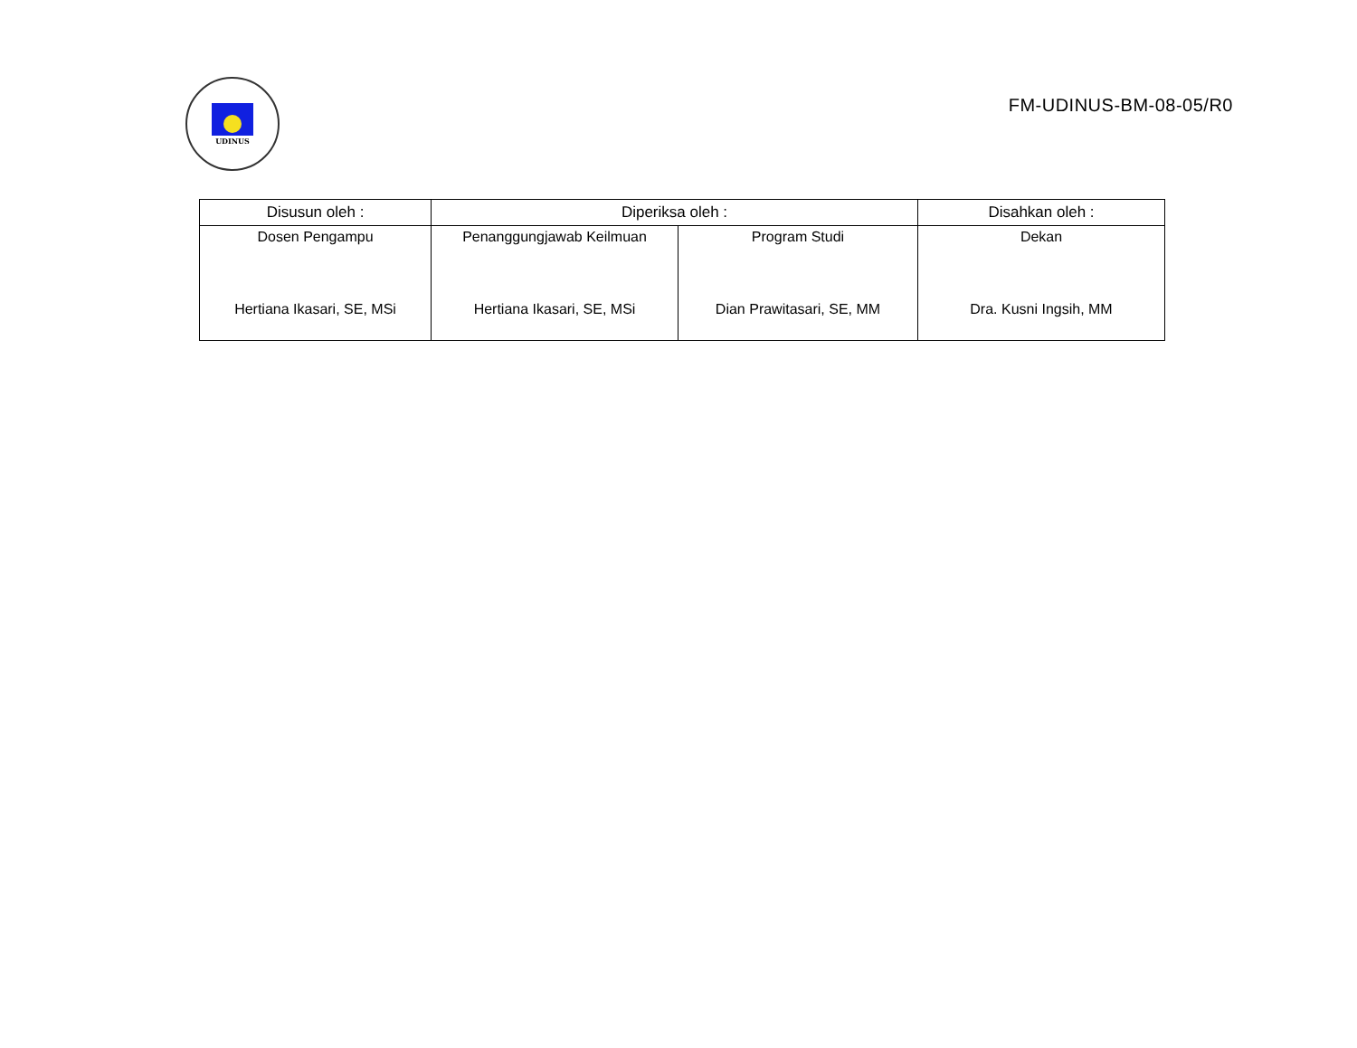UDINUS
FM-UDINUS-BM-08-05/R0
| Disusun oleh : | Diperiksa oleh : | | Disahkan oleh : |
| --- | --- | --- | --- |
| Dosen Pengampu Hertiana Ikasari, SE, MSi | Penanggungjawab Keilmuan Hertiana Ikasari, SE, MSi | Program Studi Dian Prawitasari, SE, MM | Dekan Dra. Kusni Ingsih, MM |